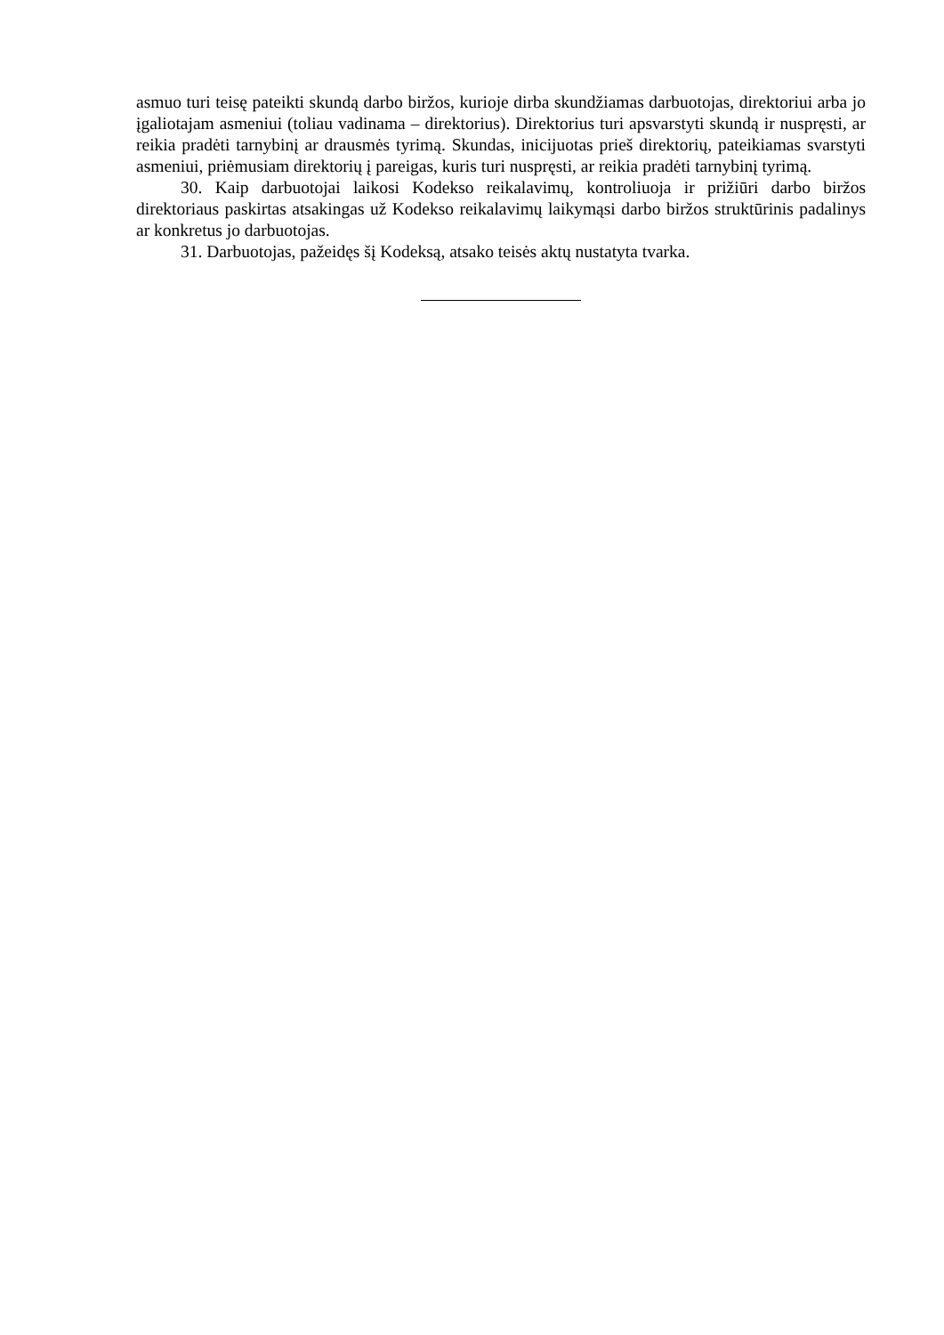asmuo turi teisę pateikti skundą darbo biržos, kurioje dirba skundžiamas darbuotojas, direktoriui arba jo įgaliotajam asmeniui (toliau vadinama – direktorius). Direktorius turi apsvarstyti skundą ir nuspręsti, ar reikia pradėti tarnybinį ar drausmės tyrimą. Skundas, inicijuotas prieš direktorių, pateikiamas svarstyti asmeniui, priėmusiam direktorių į pareigas, kuris turi nuspręsti, ar reikia pradėti tarnybinį tyrimą.
30. Kaip darbuotojai laikosi Kodekso reikalavimų, kontroliuoja ir prižiūri darbo biržos direktoriaus paskirtas atsakingas už Kodekso reikalavimų laikymąsi darbo biržos struktūrinis padalinys ar konkretus jo darbuotojas.
31. Darbuotojas, pažeidęs šį Kodeksą, atsako teisės aktų nustatyta tvarka.